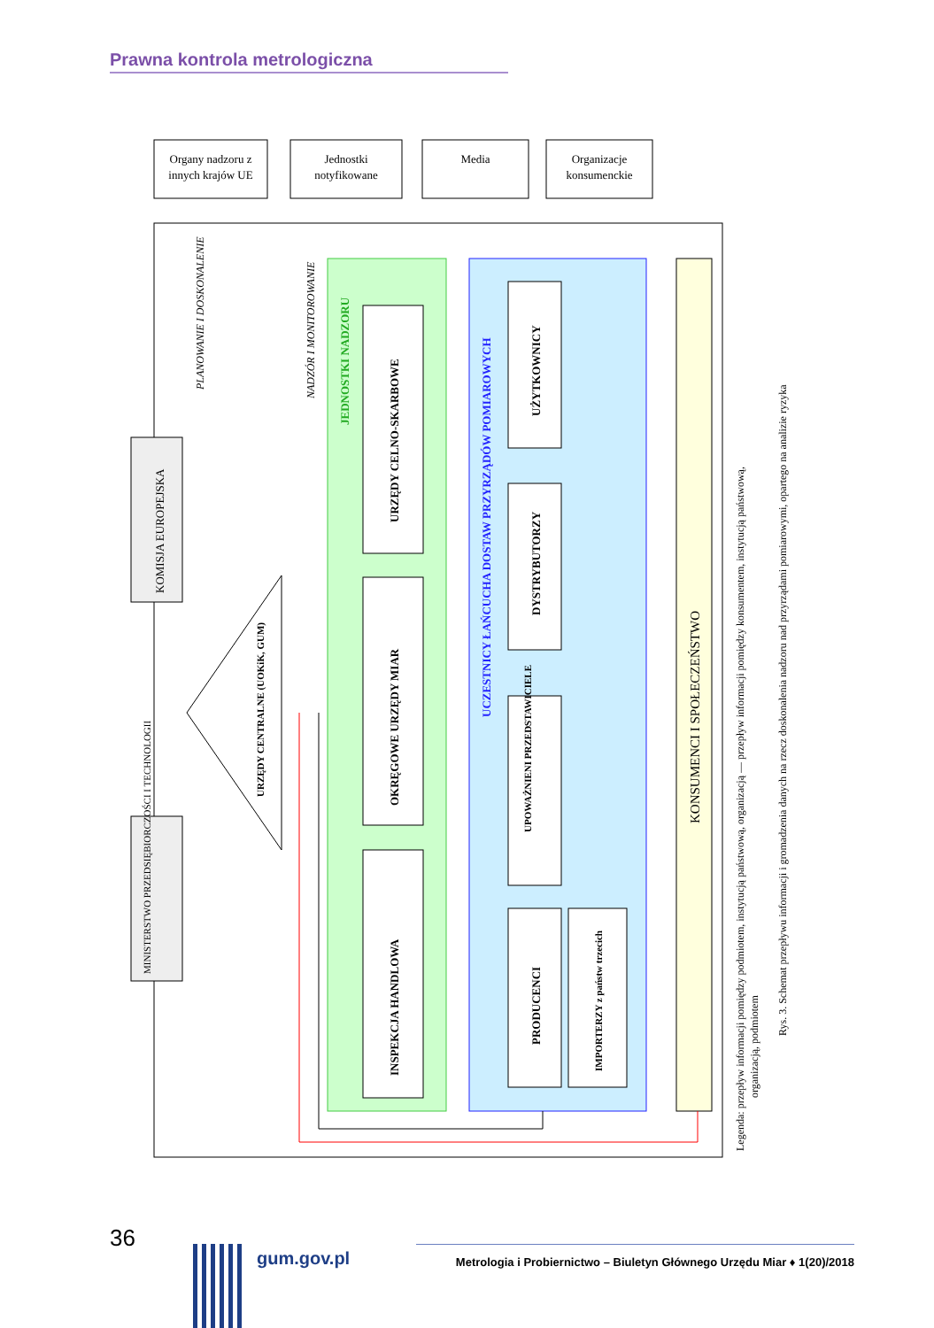Prawna kontrola metrologiczna
Organy nadzoru z
innych krajów UE
Jednostki
notyfikowane
Media
Organizacje
konsumenckie
KOMISJA EUROPEJSKA
MINISTERSTWO PRZEDSIĘBIORCZOŚCI I TECHNOLOGII
JEDNOSTKI NADZORU
URZĘDY CELNO-SKARBOWE
OKRĘGOWE URZĘDY MIAR
INSPEKCJA HANDLOWA
UCZESTNICY ŁAŃCUCHA DOSTAW PRZYRZĄDÓW POMIAROWYCH
UŻYTKOWNICY
DYSTRYBUTORZY
UPOWAŻNIENI PRZEDSTAWICIELE
PRODUCENCI
IMPORTERZY z państw trzecich
KONSUMENCI I SPOŁECZEŃSTWO
URZĘDY CENTRALNE (UOKiK, GUM)
PLANOWANIE I DOSKONALENIE
NADZÓR I MONITOROWANIE
Legenda: przepływ informacji pomiędzy podmiotem, instytucją państwową, organizacją — przepływ informacji pomiędzy konsumentem, instytucją państwową,
organizacją, podmiotem
Rys. 3. Schemat przepływu informacji i gromadzenia danych na rzecz doskonalenia nadzoru nad przyrządami pomiarowymi, opartego na analizie ryzyka
36
gum.gov.pl
Metrologia i Probiernictwo – Biuletyn Głównego Urzędu Miar ♦ 1(20)/2018